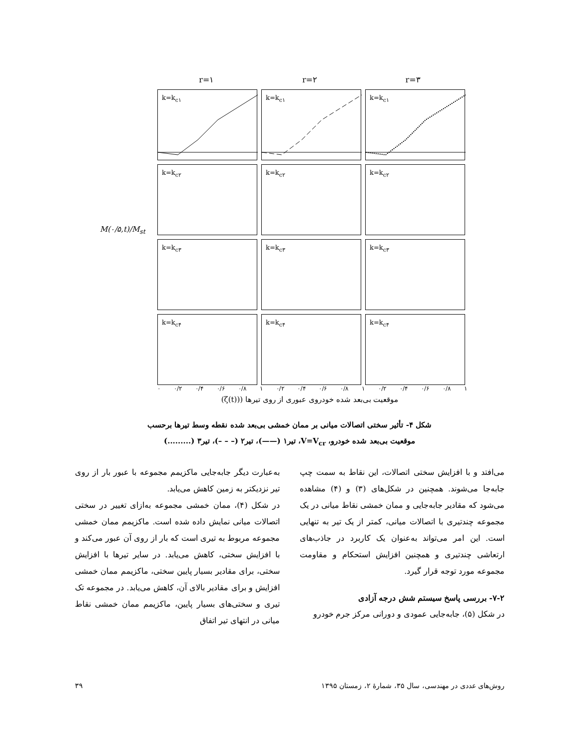M(۰/۵,t)/M<sub>st</sub>
r=۱ r=۲ r=۳
k=k<sub>c۱</sub>
k=k<sub>c۱</sub>
k=k<sub>c۱</sub>
k=k<sub>c۲</sub>
k=k<sub>c۲</sub>
k=k<sub>c۲</sub>
k=k<sub>c۳</sub>
k=k<sub>c۳</sub>
k=k<sub>c۳</sub>
k=k<sub>c۴</sub>
k=k<sub>c۴</sub>
k=k<sub>c۴</sub>
۰ ۰/۲ ۰/۴ ۰/۶ ۰/۸ ۱ ۰/۲ ۰/۴ ۰/۶ ۰/۸ ۱ ۰/۲ ۰/۴ ۰/۶ ۰/۸ ۱
موقعیت بی‌بعد شده خودروی عبوری از روی تیرها ((ζ(t))
شکل ۴- تأثیر سختی اتصالات میانی بر ممان خمشی بی‌بعد شده نقطه وسط تیرها برحسب
موقعیت بی‌بعد شده خودرو، V=V<sub>cr</sub>، تیر۱ (——)، تیر۲ (– – –)، تیر۳ (.........)
به‌عبارت دیگر جابه‌جایی ماکزیمم مجموعه با عبور بار از روی تیر نزدیکتر به زمین کاهش می‌یابد.
در شکل (۴)، ممان خمشی مجموعه به‌ازای تغییر در سختی اتصالات میانی نمایش داده شده است. ماکزیمم ممان خمشی مجموعه مربوط به تیری است که بار از روی آن عبور می‌کند و با افزایش سختی، کاهش می‌یابد. در سایر تیرها با افزایش سختی، برای مقادیر بسیار پایین سختی، ماکزیمم ممان خمشی افزایش و برای مقادیر بالای آن، کاهش می‌یابد. در مجموعه تک تیری و سختی‌های بسیار پایین، ماکزیمم ممان خمشی نقاط میانی در انتهای تیر اتفاق
می‌افتد و با افزایش سختی اتصالات، این نقاط به سمت چپ جابه‌جا می‌شوند. همچنین در شکل‌های (۳) و (۴) مشاهده می‌شود که مقادیر جابه‌جایی و ممان خمشی نقاط میانی در یک مجموعه چندتیری با اتصالات میانی، کمتر از یک تیر به تنهایی است. این امر می‌تواند به‌عنوان یک کاربرد در جاذب‌های ارتعاشی چندتیری و همچنین افزایش استحکام و مقاومت مجموعه مورد توجه قرار گیرد.
۷-۲- بررسی پاسخ سیستم شش درجه آزادی
در شکل (۵)، جابه‌جایی عمودی و دورانی مرکز جرم خودرو
روش‌های عددی در مهندسی، سال ۳۵، شمارهٔ ۲، زمستان ۱۳۹۵ ۳۹